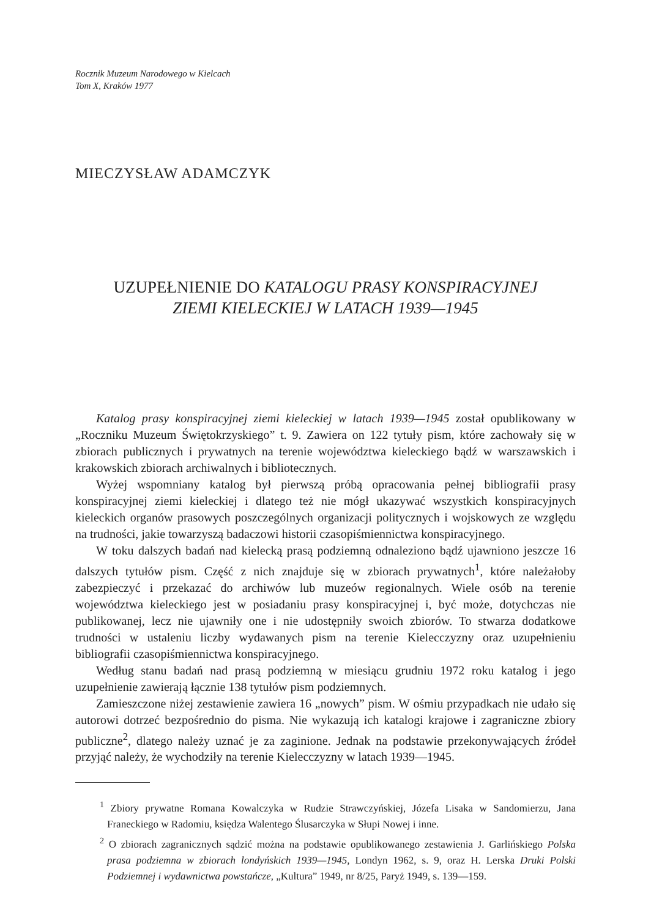Rocznik Muzeum Narodowego w Kielcach
Tom X, Kraków 1977
MIECZYSŁAW ADAMCZYK
UZUPEŁNIENIE DO KATALOGU PRASY KONSPIRACYJNEJ
ZIEMI KIELECKIEJ W LATACH 1939—1945
Katalog prasy konspiracyjnej ziemi kieleckiej w latach 1939—1945 został opublikowany w „Roczniku Muzeum Świętokrzyskiego” t. 9. Zawiera on 122 tytuły pism, które zachowały się w zbiorach publicznych i prywatnych na terenie województwa kieleckiego bądź w warszawskich i krakowskich zbiorach archiwalnych i bibliotecznych.
Wyżej wspomniany katalog był pierwszą próbą opracowania pełnej bibliografii prasy konspiracyjnej ziemi kieleckiej i dlatego też nie mógł ukazywać wszystkich konspiracyjnych kieleckich organów prasowych poszczególnych organizacji politycznych i wojskowych ze względu na trudności, jakie towarzyszą badaczowi historii czasopiśmiennictwa konspiracyjnego.
W toku dalszych badań nad kielecką prasą podziemną odnaleziono bądź ujawniono jeszcze 16 dalszych tytułów pism. Część z nich znajduje się w zbiorach prywatnych<sup>1</sup>, które należałoby zabezpieczyć i przekazać do archiwów lub muzeów regionalnych. Wiele osób na terenie województwa kieleckiego jest w posiadaniu prasy konspiracyjnej i, być może, dotychczas nie publikowanej, lecz nie ujawniły one i nie udostępniły swoich zbiorów. To stwarza dodatkowe trudności w ustaleniu liczby wydawanych pism na terenie Kielecczyzny oraz uzupełnieniu bibliografii czasopiśmiennictwa konspiracyjnego.
Według stanu badań nad prasą podziemną w miesiącu grudniu 1972 roku katalog i jego uzupełnienie zawierają łącznie 138 tytułów pism podziemnych.
Zamieszczone niżej zestawienie zawiera 16 „nowych” pism. W ośmiu przypadkach nie udało się autorowi dotrzeć bezpośrednio do pisma. Nie wykazują ich katalogi krajowe i zagraniczne zbiory publiczne<sup>2</sup>, dlatego należy uznać je za zaginione. Jednak na podstawie przekonywających źródeł przyjąć należy, że wychodziły na terenie Kielecczyzny w latach 1939—1945.
<sup>1</sup> Zbiory prywatne Romana Kowalczyka w Rudzie Strawczyńskiej, Józefa Lisaka w Sandomierzu, Jana Franeckiego w Radomiu, księdza Walentego Ślusarczyka w Słupi Nowej i inne.
<sup>2</sup> O zbiorach zagranicznych sądzić można na podstawie opublikowanego zestawienia J. Garlińskiego Polska prasa podziemna w zbiorach londyńskich 1939—1945, Londyn 1962, s. 9, oraz H. Lerska Druki Polski Podziemnej i wydawnictwa powstańcze, „Kultura” 1949, nr 8/25, Paryż 1949, s. 139—159.